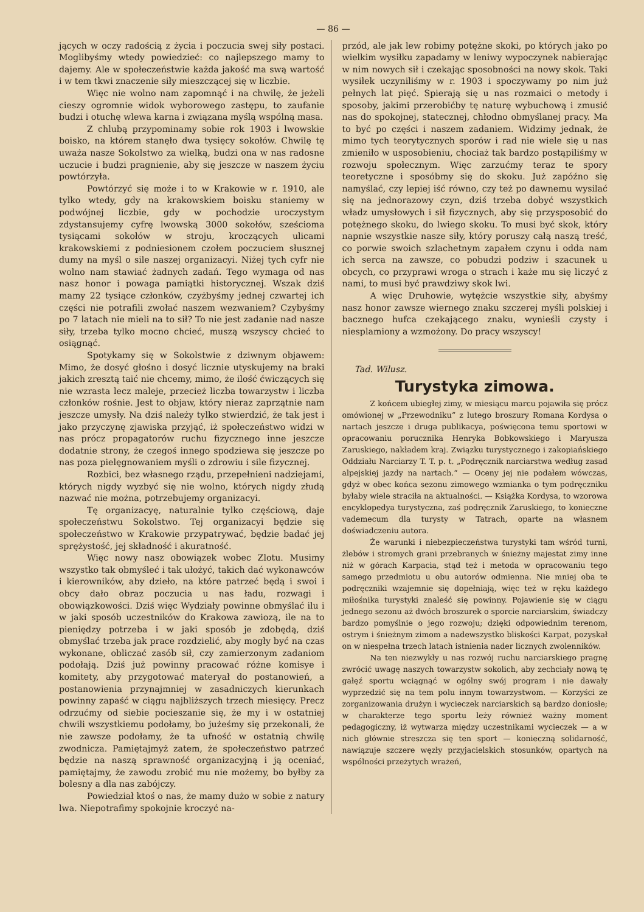— 86 —
jących w oczy radością z życia i poczucia swej siły postaci. Moglibyśmy wtedy powiedzieć: co najlepszego mamy to dajemy. Ale w społeczeństwie każda jakość ma swą wartość i w tem tkwi znaczenie siły mieszczącej się w liczbie.
Więc nie wolno nam zapomnąć i na chwilę, że jeżeli cieszy ogromnie widok wyborowego zastępu, to zaufanie budzi i otuchę wlewa karna i związana myślą wspólną masa.
Z chlubą przypominamy sobie rok 1903 i lwowskie boisko, na którem stanęło dwa tysięcy sokołów. Chwilę tę uważa nasze Sokolstwo za wielką, budzi ona w nas radosne uczucie i budzi pragnienie, aby się jeszcze w naszem życiu powtórzyła.
Powtórzyć się może i to w Krakowie w r. 1910, ale tylko wtedy, gdy na krakowskiem boisku staniemy w podwójnej liczbie, gdy w pochodzie uroczystym zdystansujemy cyfrę lwowską 3000 sokołów, sześcioma tysiącami sokołów w stroju, kroczących ulicami krakowskiemi z podniesionem czołem poczuciem słusznej dumy na myśl o sile naszej organizacyi. Niżej tych cyfr nie wolno nam stawiać żadnych zadań. Tego wymaga od nas nasz honor i powaga pamiątki historycznej. Wszak dziś mamy 22 tysiące członków, czyżbyśmy jednej czwartej ich części nie potrafili zwołać naszem wezwaniem? Czybyśmy po 7 latach nie mieli na to sił? To nie jest zadanie nad nasze siły, trzeba tylko mocno chcieć, muszą wszyscy chcieć to osiągnąć.
Spotykamy się w Sokolstwie z dziwnym objawem: Mimo, że dosyć głośno i dosyć licznie utyskujemy na braki jakich zresztą taić nie chcemy, mimo, że ilość ćwiczących się nie wzrasta lecz maleje, przecież liczba towarzystw i liczba członków rośnie. Jest to objaw, który nieraz zaprzątnie nam jeszcze umysły. Na dziś należy tylko stwierdzić, że tak jest i jako przyczynę zjawiska przyjąć, iż społeczeństwo widzi w nas prócz propagatorów ruchu fizycznego inne jeszcze dodatnie strony, że czegoś innego spodziewa się jeszcze po nas poza pielęgnowaniem myśli o zdrowiu i sile fizycznej.
Rozbici, bez własnego rządu, przepełnieni nadziejami, których nigdy wyzbyć się nie wolno, których nigdy złudą nazwać nie można, potrzebujemy organizacyi.
Tę organizacyę, naturalnie tylko częściową, daje społeczeństwu Sokolstwo. Tej organizacyi będzie się społeczeństwo w Krakowie przypatrywać, będzie badać jej sprężystość, jej składność i akuratność.
Więc nowy nasz obowiązek wobec Zlotu. Musimy wszystko tak obmyśleć i tak ułożyć, takich dać wykonawców i kierowników, aby dzieło, na które patrzeć będą i swoi i obcy dało obraz poczucia u nas ładu, rozwagi i obowiązkowości. Dziś więc Wydziały powinne obmyślać ilu i w jaki sposób uczestników do Krakowa zawiozą, ile na to pieniędzy potrzeba i w jaki sposób je zdobędą, dziś obmyślać trzeba jak prace rozdzielić, aby mogły być na czas wykonane, obliczać zasób sił, czy zamierzonym zadaniom podołają. Dziś już powinny pracować różne komisye i komitety, aby przygotować materyał do postanowień, a postanowienia przynajmniej w zasadniczych kierunkach powinny zapaść w ciągu najbliższych trzech miesięcy. Precz odrzućmy od siebie pocieszanie się, że my i w ostatniej chwili wszystkiemu podołamy, bo jużeśmy się przekonali, że nie zawsze podołamy, że ta ufność w ostatnią chwilę zwodnicza. Pamiętajmyż zatem, że społeczeństwo patrzeć będzie na naszą sprawność organizacyjną i ją oceniać, pamiętajmy, że zawodu zrobić mu nie możemy, bo byłby za bolesny a dla nas zabójczy.
Powiedział ktoś o nas, że mamy dużo w sobie z natury lwa. Niepotrafimy spokojnie kroczyć na-
przód, ale jak lew robimy potężne skoki, po których jako po wielkim wysiłku zapadamy w leniwy wypoczynek nabierając w nim nowych sił i czekając sposobności na nowy skok. Taki wysiłek uczyniliśmy w r. 1903 i spoczywamy po nim już pełnych lat pięć. Spierają się u nas rozmaici o metody i sposoby, jakimi przerobićby tę naturę wybuchową i zmusić nas do spokojnej, statecznej, chłodno obmyślanej pracy. Ma to być po części i naszem zadaniem. Widzimy jednak, że mimo tych teorytycznych sporów i rad nie wiele się u nas zmieniło w usposobieniu, chociaż tak bardzo postąpiliśmy w rozwoju społecznym. Więc zarzućmy teraz te spory teoretyczne i sposóbmy się do skoku. Już zapóźno się namyślać, czy lepiej iść równo, czy też po dawnemu wysilać się na jednorazowy czyn, dziś trzeba dobyć wszystkich władz umysłowych i sił fizycznych, aby się przysposobić do potężnego skoku, do lwiego skoku. To musi być skok, który napnie wszystkie nasze siły, który poruszy całą naszą treść, co porwie swoich szlachetnym zapałem czynu i odda nam ich serca na zawsze, co pobudzi podziw i szacunek u obcych, co przyprawi wroga o strach i każe mu się liczyć z nami, to musi być prawdziwy skok lwi.
A więc Druhowie, wytężcie wszystkie siły, abyśmy nasz honor zawsze wiernego znaku szczerej myśli polskiej i bacznego hufca czekającego znaku, wynieśli czysty i niesplamiony a wzmożony. Do pracy wszyscy!
Tad. Wilusz.
Turystyka zimowa.
Z końcem ubiegłej zimy, w miesiącu marcu pojawiła się prócz omówionej w „Przewodniku“ z lutego broszury Romana Kordysa o nartach jeszcze i druga publikacya, poświęcona temu sportowi w opracowaniu porucznika Henryka Bobkowskiego i Maryusza Zaruskiego, nakładem kraj. Związku turystycznego i zakopiańskiego Oddziału Narciarzy T. T. p. t. „Podręcznik narciarstwa według zasad alpejskiej jazdy na nartach.“ — Oceny jej nie podałem wówczas, gdyż w obec końca sezonu zimowego wzmianka o tym podręczniku byłaby wiele straciła na aktualności. — Książka Kordysa, to wzorowa encyklopedya turystyczna, zaś podręcznik Zaruskiego, to konieczne vademecum dla turysty w Tatrach, oparte na własnem doświadczeniu autora.
Że warunki i niebezpieczeństwa turystyki tam wśród turni, żlebów i stromych grani przebranych w śnieżny majestat zimy inne niż w górach Karpacia, stąd też i metoda w opracowaniu tego samego przedmiotu u obu autorów odmienna. Nie mniej oba te podręczniki wzajemnie się dopełniają, więc też w ręku każdego miłośnika turystyki znaleść się powinny. Pojawienie się w ciągu jednego sezonu aż dwóch broszurek o sporcie narciarskim, świadczy bardzo pomyślnie o jego rozwoju; dzięki odpowiednim terenom, ostrym i śnieżnym zimom a nadewszystko bliskości Karpat, pozyskał on w niespełna trzech latach istnienia nader licznych zwolenników.
Na ten niezwykły u nas rozwój ruchu narciarskiego pragnę zwrócić uwagę naszych towarzystw sokolich, aby zechciały nową tę gałęź sportu wciągnąć w ogólny swój program i nie dawały wyprzedzić się na tem polu innym towarzystwom. — Korzyści ze zorganizowania drużyn i wycieczek narciarskich są bardzo doniosłe; w charakterze tego sportu leży również ważny moment pedagogiczny, iż wytwarza między uczestnikami wycieczek — a w nich głównie streszcza się ten sport — konieczną solidarność, nawiązuje szczere węzły przyjacielskich stosunków, opartych na wspólności przeżytych wrażeń,